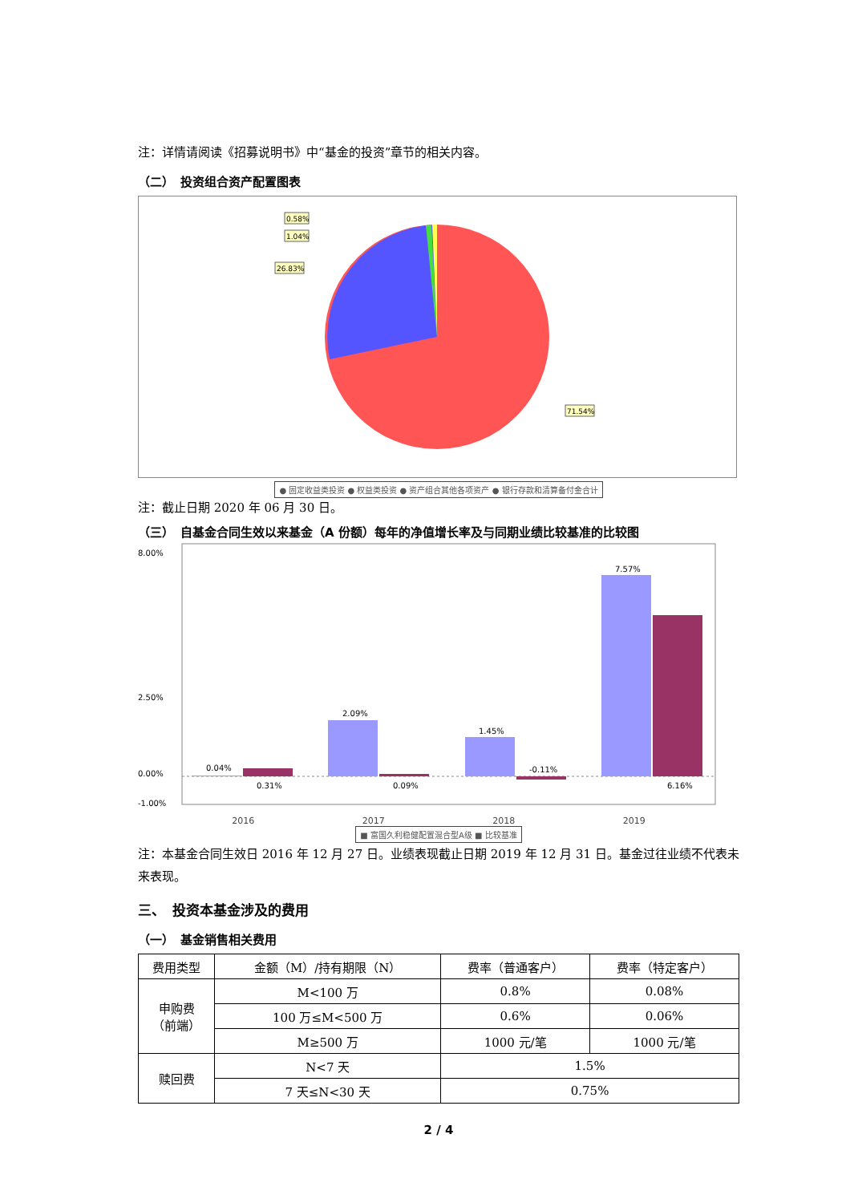注：详情请阅读《招募说明书》中“基金的投资”章节的相关内容。
（二）　投资组合资产配置图表
0.58%
1.04%
26.83%
71.54%
● 固定收益类投资 ● 权益类投资 ● 资产组合其他各项资产 ● 银行存款和清算备付金合计
注：截止日期 2020 年 06 月 30 日。
（三）　自基金合同生效以来基金（A 份额）每年的净值增长率及与同期业绩比较基准的比较图
8.00%
2.50%
0.00%
-1.00%
0.04%
0.31%
2.09%
0.09%
1.45%
-0.11%
7.57%
6.16%
2016 2017 2018 2019
■ 富国久利稳健配置混合型A级 ■ 比较基准
注：本基金合同生效日 2016 年 12 月 27 日。业绩表现截止日期 2019 年 12 月 31 日。基金过往业绩不代表未来表现。
三、　投资本基金涉及的费用
（一）　基金销售相关费用
| 费用类型 | 金额（M）/持有期限（N） | 费率（普通客户） | 费率（特定客户） |
| --- | --- | --- | --- |
| 申购费 （前端） | M<100 万 | 0.8% | 0.08% |
| | 100 万≤M<500 万 | 0.6% | 0.06% |
| | M≥500 万 | 1000 元/笔 | 1000 元/笔 |
| 赎回费 | N<7 天 | 1.5% | |
| | 7 天≤N<30 天 | 0.75% | |
2 / 4